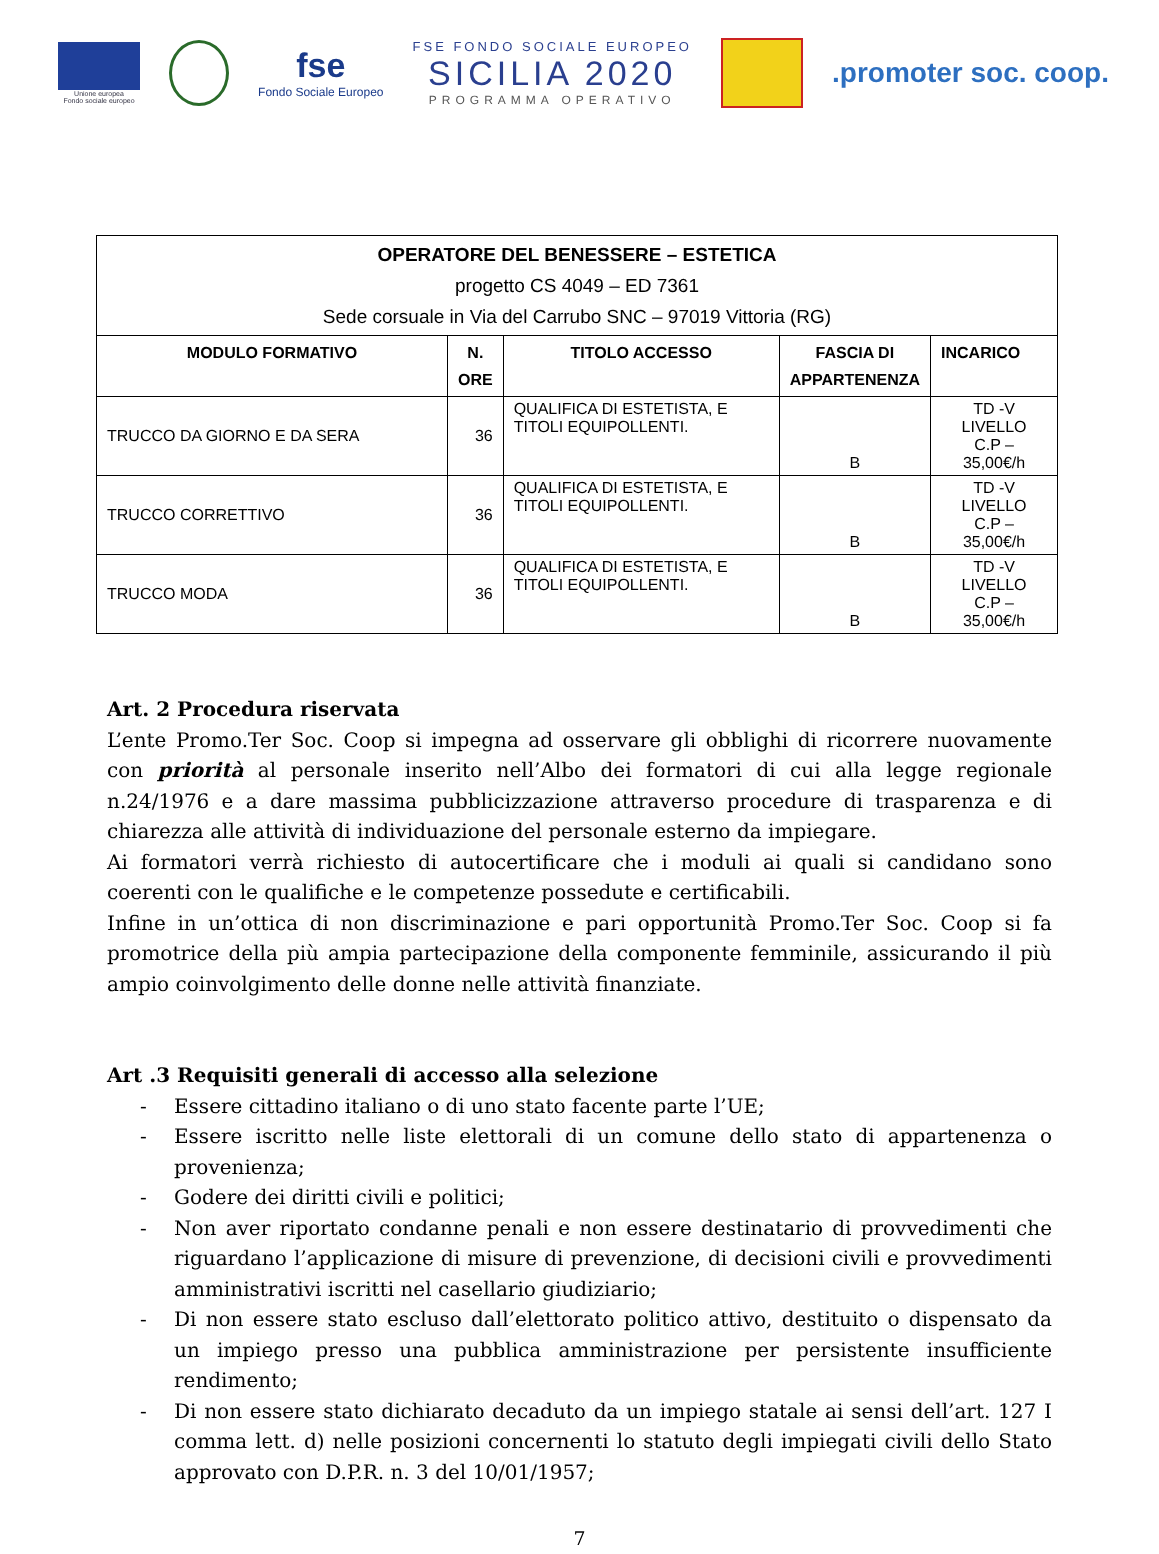Unione europea
Fondo sociale europeo
fse
Fondo Sociale Europeo
FSE FONDO SOCIALE EUROPEO
SICILIA 2020
PROGRAMMA OPERATIVO
.promoter soc. coop.
| OPERATORE DEL BENESSERE – ESTETICA progetto CS 4049 – ED 7361 Sede corsuale in Via del Carrubo SNC – 97019 Vittoria (RG) | | | | |
| MODULO FORMATIVO | N. ORE | TITOLO ACCESSO | FASCIA DI APPARTENENZA | INCARICO |
| TRUCCO DA GIORNO E DA SERA | 36 | QUALIFICA DI ESTETISTA, E TITOLI EQUIPOLLENTI. | B | TD -V LIVELLO C.P – 35,00€/h |
| TRUCCO CORRETTIVO | 36 | QUALIFICA DI ESTETISTA, E TITOLI EQUIPOLLENTI. | B | TD -V LIVELLO C.P – 35,00€/h |
| TRUCCO MODA | 36 | QUALIFICA DI ESTETISTA, E TITOLI EQUIPOLLENTI. | B | TD -V LIVELLO C.P – 35,00€/h |
Art. 2 Procedura riservata
L’ente Promo.Ter Soc. Coop si impegna ad osservare gli obblighi di ricorrere nuovamente con priorità al personale inserito nell’Albo dei formatori di cui alla legge regionale n.24/1976 e a dare massima pubblicizzazione attraverso procedure di trasparenza e di chiarezza alle attività di individuazione del personale esterno da impiegare.
Ai formatori verrà richiesto di autocertificare che i moduli ai quali si candidano sono coerenti con le qualifiche e le competenze possedute e certificabili.
Infine in un’ottica di non discriminazione e pari opportunità Promo.Ter Soc. Coop si fa promotrice della più ampia partecipazione della componente femminile, assicurando il più ampio coinvolgimento delle donne nelle attività finanziate.
Art .3 Requisiti generali di accesso alla selezione
- Essere cittadino italiano o di uno stato facente parte l’UE;
- Essere iscritto nelle liste elettorali di un comune dello stato di appartenenza o provenienza;
- Godere dei diritti civili e politici;
- Non aver riportato condanne penali e non essere destinatario di provvedimenti che riguardano l’applicazione di misure di prevenzione, di decisioni civili e provvedimenti amministrativi iscritti nel casellario giudiziario;
- Di non essere stato escluso dall’elettorato politico attivo, destituito o dispensato da un impiego presso una pubblica amministrazione per persistente insufficiente rendimento;
- Di non essere stato dichiarato decaduto da un impiego statale ai sensi dell’art. 127 I comma lett. d) nelle posizioni concernenti lo statuto degli impiegati civili dello Stato approvato con D.P.R. n. 3 del 10/01/1957;
7